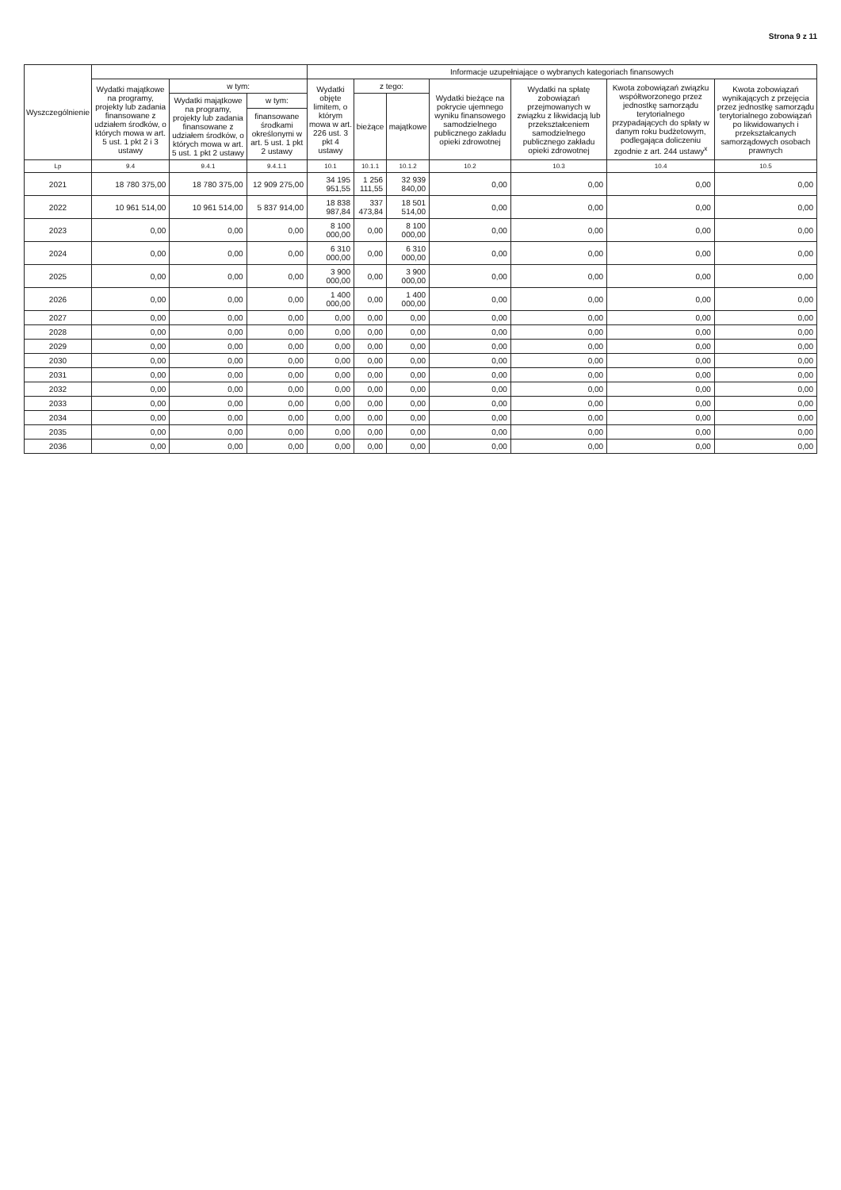Strona 9 z 11
| Wyszczególnienie | | | | Informacje uzupełniające o wybranych kategoriach finansowych | | | | | | |
| --- | --- | --- | --- | --- | --- | --- | --- | --- | --- | --- |
| | Wydatki majątkowe na programy, projekty lub zadania finansowane z udziałem środków, o których mowa w art. 5 ust. 1 pkt 2 i 3 ustawy | w tym: | | Wydatki objęte limitem, o którym mowa w art. 226 ust. 3 pkt 4 ustawy | z tego: | | Wydatki bieżące na pokrycie ujemnego wyniku finansowego samodzielnego publicznego zakładu opieki zdrowotnej | Wydatki na spłatę zobowiązań przejmowanych w związku z likwidacją lub przekształceniem samodzielnego publicznego zakładu opieki zdrowotnej | Kwota zobowiązań związku współtworzonego przez jednostkę samorządu terytorialnego przypadających do spłaty w danym roku budżetowym, podlegająca doliczeniu zgodnie z art. 244 ustawy<sup>x</sup> | Kwota zobowiązań wynikających z przejęcia przez jednostkę samorządu terytorialnego zobowiązań po likwidowanych i przekształcanych samorządowych osobach prawnych |
| | | Wydatki majątkowe na programy, projekty lub zadania finansowane z udziałem środków, o których mowa w art. 5 ust. 1 pkt 2 ustawy | w tym: | | bieżące | majątkowe | | | | |
| | | | finansowane środkami określonymi w art. 5 ust. 1 pkt 2 ustawy | | | | | | | |
| Lp | 9.4 | 9.4.1 | 9.4.1.1 | 10.1 | 10.1.1 | 10.1.2 | 10.2 | 10.3 | 10.4 | 10.5 |
| 2021 | 18 780 375,00 | 18 780 375,00 | 12 909 275,00 | 34 195 951,55 | 1 256 111,55 | 32 939 840,00 | 0,00 | 0,00 | 0,00 | 0,00 |
| 2022 | 10 961 514,00 | 10 961 514,00 | 5 837 914,00 | 18 838 987,84 | 337 473,84 | 18 501 514,00 | 0,00 | 0,00 | 0,00 | 0,00 |
| 2023 | 0,00 | 0,00 | 0,00 | 8 100 000,00 | 0,00 | 8 100 000,00 | 0,00 | 0,00 | 0,00 | 0,00 |
| 2024 | 0,00 | 0,00 | 0,00 | 6 310 000,00 | 0,00 | 6 310 000,00 | 0,00 | 0,00 | 0,00 | 0,00 |
| 2025 | 0,00 | 0,00 | 0,00 | 3 900 000,00 | 0,00 | 3 900 000,00 | 0,00 | 0,00 | 0,00 | 0,00 |
| 2026 | 0,00 | 0,00 | 0,00 | 1 400 000,00 | 0,00 | 1 400 000,00 | 0,00 | 0,00 | 0,00 | 0,00 |
| 2027 | 0,00 | 0,00 | 0,00 | 0,00 | 0,00 | 0,00 | 0,00 | 0,00 | 0,00 | 0,00 |
| 2028 | 0,00 | 0,00 | 0,00 | 0,00 | 0,00 | 0,00 | 0,00 | 0,00 | 0,00 | 0,00 |
| 2029 | 0,00 | 0,00 | 0,00 | 0,00 | 0,00 | 0,00 | 0,00 | 0,00 | 0,00 | 0,00 |
| 2030 | 0,00 | 0,00 | 0,00 | 0,00 | 0,00 | 0,00 | 0,00 | 0,00 | 0,00 | 0,00 |
| 2031 | 0,00 | 0,00 | 0,00 | 0,00 | 0,00 | 0,00 | 0,00 | 0,00 | 0,00 | 0,00 |
| 2032 | 0,00 | 0,00 | 0,00 | 0,00 | 0,00 | 0,00 | 0,00 | 0,00 | 0,00 | 0,00 |
| 2033 | 0,00 | 0,00 | 0,00 | 0,00 | 0,00 | 0,00 | 0,00 | 0,00 | 0,00 | 0,00 |
| 2034 | 0,00 | 0,00 | 0,00 | 0,00 | 0,00 | 0,00 | 0,00 | 0,00 | 0,00 | 0,00 |
| 2035 | 0,00 | 0,00 | 0,00 | 0,00 | 0,00 | 0,00 | 0,00 | 0,00 | 0,00 | 0,00 |
| 2036 | 0,00 | 0,00 | 0,00 | 0,00 | 0,00 | 0,00 | 0,00 | 0,00 | 0,00 | 0,00 |